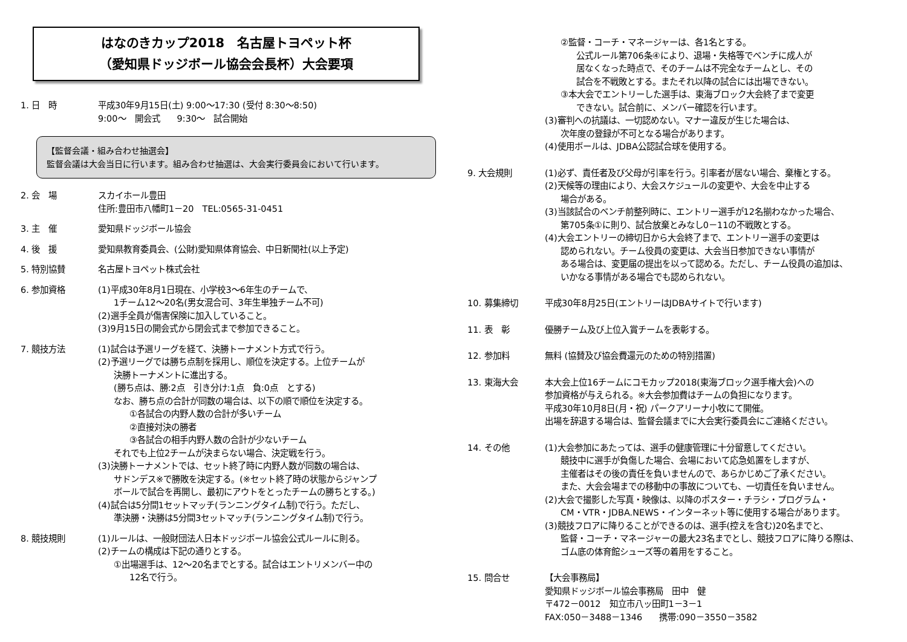はなのきカップ2018　名古屋トヨペット杯
（愛知県ドッジボール協会会長杯）大会要項
1. 日　時 平成30年9月15日(土) 9:00～17:30 (受付 8:30～8:50)
9:00～　開会式　　9:30～　試合開始
【監督会議・組み合わせ抽選会】
監督会議は大会当日に行います。組み合わせ抽選は、大会実行委員会において行います。
2. 会　場 スカイホール豊田
住所:豊田市八幡町1－20　TEL:0565-31-0451
3. 主　催 愛知県ドッジボール協会
4. 後　援 愛知県教育委員会、(公財)愛知県体育協会、中日新聞社(以上予定)
5. 特別協賛 名古屋トヨペット株式会社
6. 参加資格 (1)平成30年8月1日現在、小学校3～6年生のチームで、
1チーム12～20名(男女混合可、3年生単独チーム不可)
(2)選手全員が傷害保険に加入していること。
(3)9月15日の開会式から閉会式まで参加できること。
7. 競技方法 (1)試合は予選リーグを経て、決勝トーナメント方式で行う。
(2)予選リーグでは勝ち点制を採用し、順位を決定する。上位チームが
決勝トーナメントに進出する。
(勝ち点は、勝:2点　引き分け:1点　負:0点　とする)
なお、勝ち点の合計が同数の場合は、以下の順で順位を決定する。
①各試合の内野人数の合計が多いチーム
②直接対決の勝者
③各試合の相手内野人数の合計が少ないチーム
それでも上位2チームが決まらない場合、決定戦を行う。
(3)決勝トーナメントでは、セット終了時に内野人数が同数の場合は、
サドンデス※で勝敗を決定する。(※セット終了時の状態からジャンプ
ボールで試合を再開し、最初にアウトをとったチームの勝ちとする。)
(4)試合は5分間1セットマッチ(ランニングタイム制)で行う。ただし、
準決勝・決勝は5分間3セットマッチ(ランニングタイム制)で行う。
8. 競技規則 (1)ルールは、一般財団法人日本ドッジボール協会公式ルールに則る。
(2)チームの構成は下記の通りとする。
①出場選手は、12～20名までとする。試合はエントリメンバー中の
12名で行う。
②監督・コーチ・マネージャーは、各1名とする。
公式ルール第706条④により、退場・失格等でベンチに成人が
居なくなった時点で、そのチームは不完全なチームとし、その
試合を不戦敗とする。またそれ以降の試合には出場できない。
③本大会でエントリーした選手は、東海ブロック大会終了まで変更
できない。試合前に、メンバー確認を行います。
(3)審判への抗議は、一切認めない。マナー違反が生じた場合は、
次年度の登録が不可となる場合があります。
(4)使用ボールは、JDBA公認試合球を使用する。
9. 大会規則 (1)必ず、責任者及び父母が引率を行う。引率者が居ない場合、棄権とする。
(2)天候等の理由により、大会スケジュールの変更や、大会を中止する
場合がある。
(3)当該試合のベンチ前整列時に、エントリー選手が12名揃わなかった場合、
第705条①に則り、試合放棄とみなし0－11の不戦敗とする。
(4)大会エントリーの締切日から大会終了まで、エントリー選手の変更は
認められない。チーム役員の変更は、大会当日参加できない事情が
ある場合は、変更届の提出を以って認める。ただし、チーム役員の追加は、
いかなる事情がある場合でも認められない。
10. 募集締切 平成30年8月25日(エントリーはJDBAサイトで行います)
11. 表　彰 優勝チーム及び上位入賞チームを表彰する。
12. 参加料 無料 (協賛及び協会費還元のための特別措置)
13. 東海大会 本大会上位16チームにコモカップ2018(東海ブロック選手権大会)への
参加資格が与えられる。※大会参加費はチームの負担になります。
平成30年10月8日(月・祝) パークアリーナ小牧にて開催。
出場を辞退する場合は、監督会議までに大会実行委員会にご連絡ください。
14. その他 (1)大会参加にあたっては、選手の健康管理に十分留意してください。
競技中に選手が負傷した場合、会場において応急処置をしますが、
主催者はその後の責任を負いませんので、あらかじめご了承ください。
また、大会会場までの移動中の事故についても、一切責任を負いません。
(2)大会で撮影した写真・映像は、以降のポスター・チラシ・プログラム・
CM・VTR・JDBA.NEWS・インターネット等に使用する場合があります。
(3)競技フロアに降りることができるのは、選手(控えを含む)20名までと、
監督・コーチ・マネージャーの最大23名までとし、競技フロアに降りる際は、
ゴム底の体育館シューズ等の着用をすること。
15. 問合せ 【大会事務局】
愛知県ドッジボール協会事務局　田中　健
〒472－0012　知立市八ッ田町1－3－1
FAX:050－3488－1346　　携帯:090－3550－3582